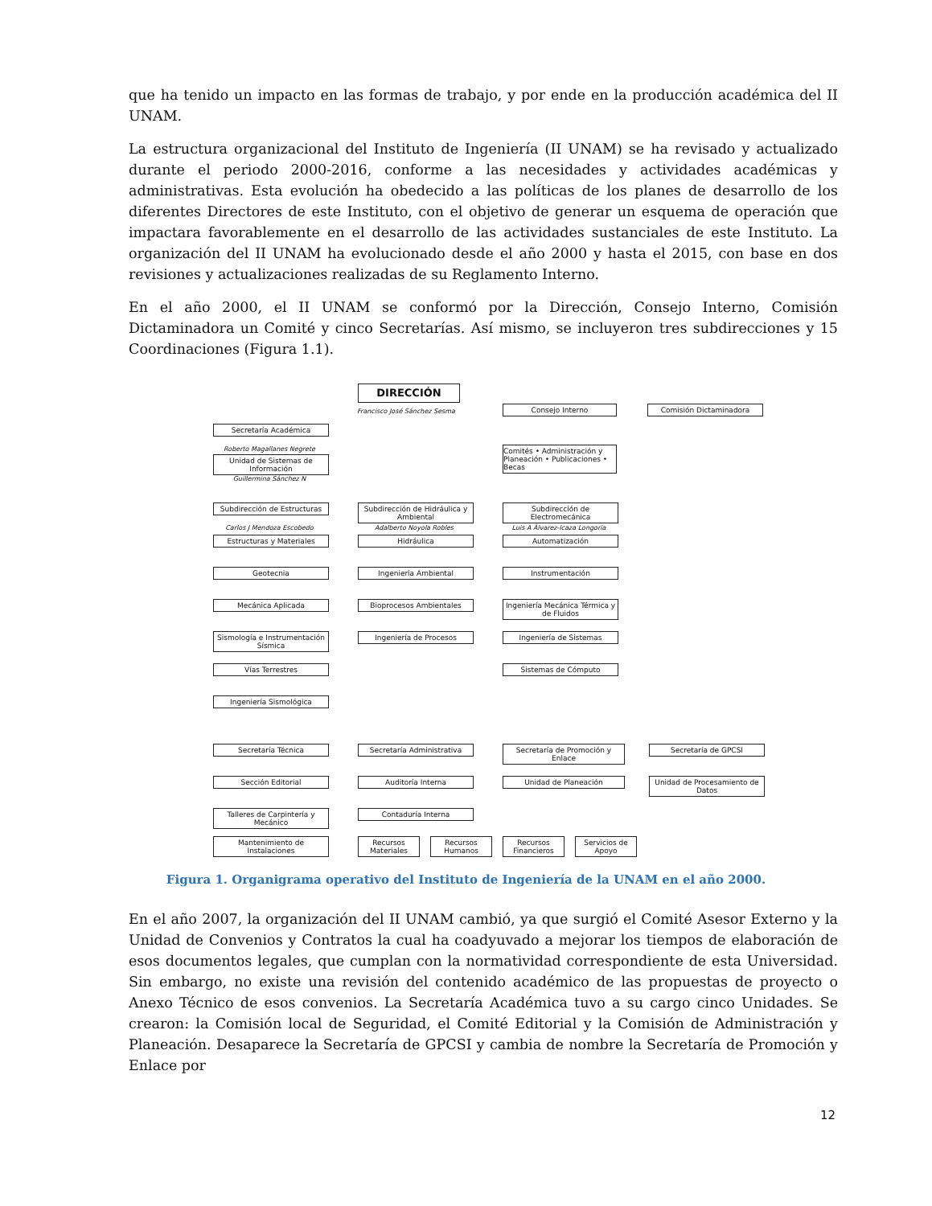que ha tenido un impacto en las formas de trabajo, y por ende en la producción académica del II UNAM.
La estructura organizacional del Instituto de Ingeniería (II UNAM) se ha revisado y actualizado durante el periodo 2000-2016, conforme a las necesidades y actividades académicas y administrativas. Esta evolución ha obedecido a las políticas de los planes de desarrollo de los diferentes Directores de este Instituto, con el objetivo de generar un esquema de operación que impactara favorablemente en el desarrollo de las actividades sustanciales de este Instituto. La organización del II UNAM ha evolucionado desde el año 2000 y hasta el 2015, con base en dos revisiones y actualizaciones realizadas de su Reglamento Interno.
En el año 2000, el II UNAM se conformó por la Dirección, Consejo Interno, Comisión Dictaminadora un Comité y cinco Secretarías. Así mismo, se incluyeron tres subdirecciones y 15 Coordinaciones (Figura 1.1).
DIRECCIÓN
Francisco José Sánchez Sesma Consejo Interno Comisión Dictaminadora
Secretaría Académica
Roberto Magallanes Negrete
Unidad de Sistemas de Información
Guillermina Sánchez N
Comités • Administración y Planeación • Publicaciones • Becas
Subdirección de Estructuras
Subdirección de Hidráulica y Ambiental
Subdirección de Electromecánica
Carlos J Mendoza Escobedo Adalberto Noyola Robles Luis A Álvarez-Icaza Longoria
Estructuras y Materiales Hidráulica Automatización
Geotecnia Ingeniería Ambiental Instrumentación
Mecánica Aplicada Bioprocesos Ambientales
Ingeniería Mecánica Térmica y de Fluidos
Sismología e Instrumentación Sísmica
Ingeniería de Procesos Ingeniería de Sistemas
Vías Terrestres Sistemas de Cómputo
Ingeniería Sismológica
Secretaría Técnica Secretaría Administrativa
Secretaría de Promoción y Enlace
Secretaría de GPCSI
Sección Editorial Auditoría Interna Unidad de Planeación
Unidad de Procesamiento de Datos
Talleres de Carpintería y Mecánico
Contaduría Interna
Mantenimiento de Instalaciones
Recursos Materiales
Recursos Humanos
Recursos Financieros
Servicios de Apoyo
Figura 1. Organigrama operativo del Instituto de Ingeniería de la UNAM en el año 2000.
En el año 2007, la organización del II UNAM cambió, ya que surgió el Comité Asesor Externo y la Unidad de Convenios y Contratos la cual ha coadyuvado a mejorar los tiempos de elaboración de esos documentos legales, que cumplan con la normatividad correspondiente de esta Universidad. Sin embargo, no existe una revisión del contenido académico de las propuestas de proyecto o Anexo Técnico de esos convenios. La Secretaría Académica tuvo a su cargo cinco Unidades. Se crearon: la Comisión local de Seguridad, el Comité Editorial y la Comisión de Administración y Planeación. Desaparece la Secretaría de GPCSI y cambia de nombre la Secretaría de Promoción y Enlace por
12